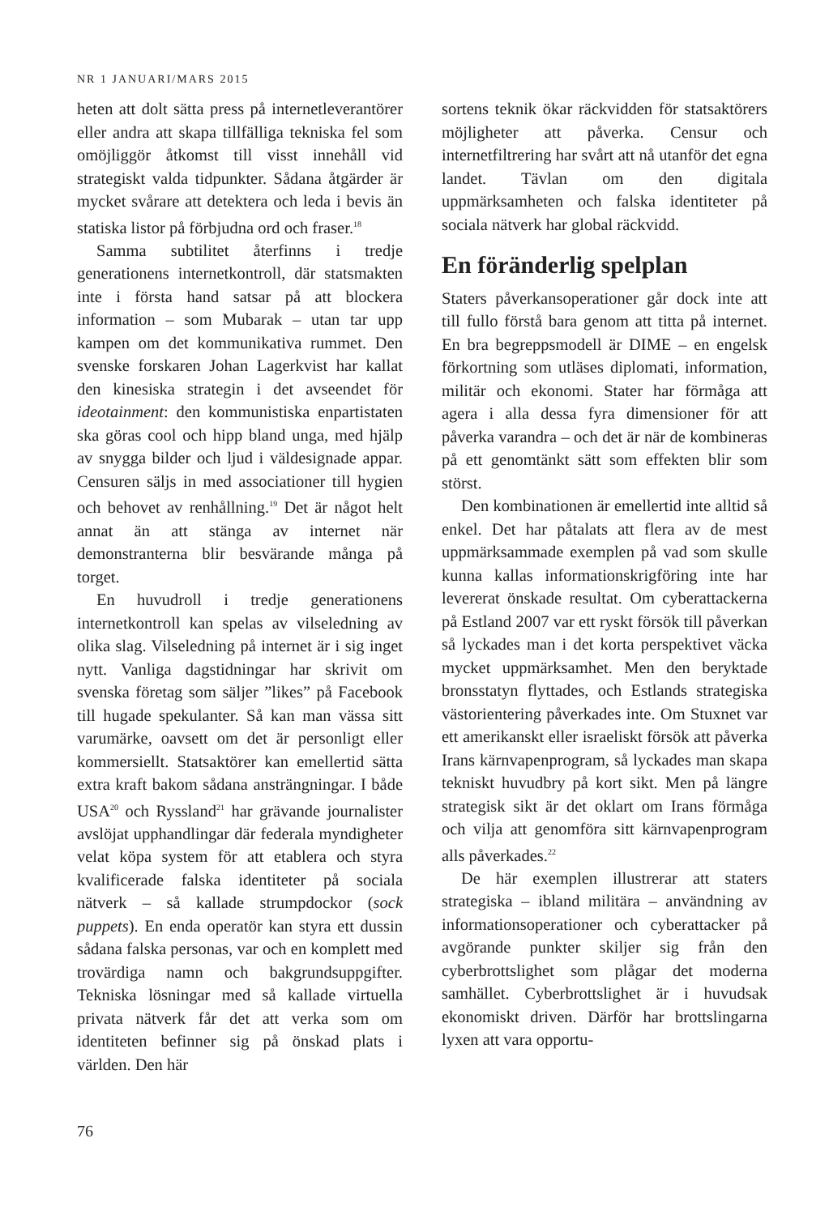NR 1 JANUARI/MARS 2015
heten att dolt sätta press på internetleverantörer eller andra att skapa tillfälliga tekniska fel som omöjliggör åtkomst till visst innehåll vid strategiskt valda tidpunkter. Sådana åtgärder är mycket svårare att detektera och leda i bevis än statiska listor på förbjudna ord och fraser.<sup>18</sup>
Samma subtilitet återfinns i tredje generationens internetkontroll, där statsmakten inte i första hand satsar på att blockera information – som Mubarak – utan tar upp kampen om det kommunikativa rummet. Den svenske forskaren Johan Lagerkvist har kallat den kinesiska strategin i det avseendet för ideotainment: den kommunistiska enpartistaten ska göras cool och hipp bland unga, med hjälp av snygga bilder och ljud i väldesignade appar. Censuren säljs in med associationer till hygien och behovet av renhållning.<sup>19</sup> Det är något helt annat än att stänga av internet när demonstranterna blir besvärande många på torget.
En huvudroll i tredje generationens internetkontroll kan spelas av vilseledning av olika slag. Vilseledning på internet är i sig inget nytt. Vanliga dagstidningar har skrivit om svenska företag som säljer ”likes” på Facebook till hugade spekulanter. Så kan man vässa sitt varumärke, oavsett om det är personligt eller kommersiellt. Statsaktörer kan emellertid sätta extra kraft bakom sådana ansträngningar. I både USA<sup>20</sup> och Ryssland<sup>21</sup> har grävande journalister avslöjat upphandlingar där federala myndigheter velat köpa system för att etablera och styra kvalificerade falska identiteter på sociala nätverk – så kallade strumpdockor (sock puppets). En enda operatör kan styra ett dussin sådana falska personas, var och en komplett med trovärdiga namn och bakgrundsuppgifter. Tekniska lösningar med så kallade virtuella privata nätverk får det att verka som om identiteten befinner sig på önskad plats i världen. Den här
sortens teknik ökar räckvidden för statsaktörers möjligheter att påverka. Censur och internetfiltrering har svårt att nå utanför det egna landet. Tävlan om den digitala uppmärksamheten och falska identiteter på sociala nätverk har global räckvidd.
En föränderlig spelplan
Staters påverkansoperationer går dock inte att till fullo förstå bara genom att titta på internet. En bra begreppsmodell är DIME – en engelsk förkortning som utläses diplomati, information, militär och ekonomi. Stater har förmåga att agera i alla dessa fyra dimensioner för att påverka varandra – och det är när de kombineras på ett genomtänkt sätt som effekten blir som störst.
Den kombinationen är emellertid inte alltid så enkel. Det har påtalats att flera av de mest uppmärksammade exemplen på vad som skulle kunna kallas informationskrigföring inte har levererat önskade resultat. Om cyberattackerna på Estland 2007 var ett ryskt försök till påverkan så lyckades man i det korta perspektivet väcka mycket uppmärksamhet. Men den beryktade bronsstatyn flyttades, och Estlands strategiska västorientering påverkades inte. Om Stuxnet var ett amerikanskt eller israeliskt försök att påverka Irans kärnvapenprogram, så lyckades man skapa tekniskt huvudbry på kort sikt. Men på längre strategisk sikt är det oklart om Irans förmåga och vilja att genomföra sitt kärnvapenprogram alls påverkades.<sup>22</sup>
De här exemplen illustrerar att staters strategiska – ibland militära – användning av informationsoperationer och cyberattacker på avgörande punkter skiljer sig från den cyberbrottslighet som plågar det moderna samhället. Cyberbrottslighet är i huvudsak ekonomiskt driven. Därför har brottslingarna lyxen att vara opportu-
76